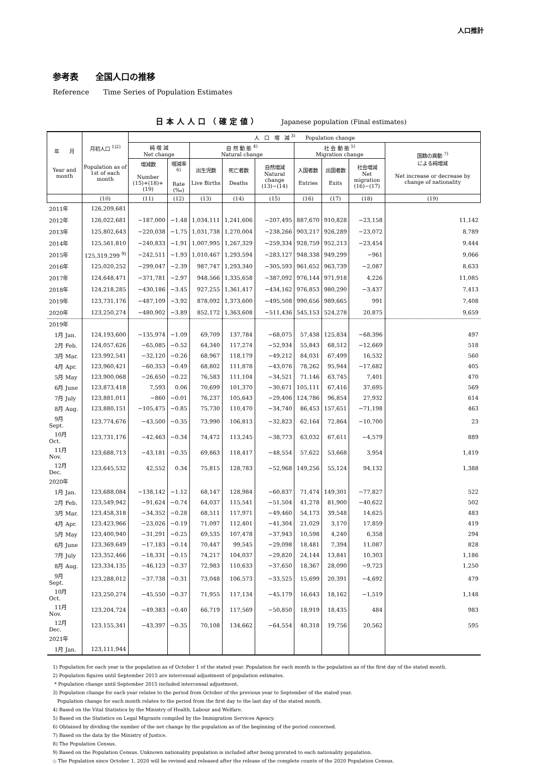人口推計
参考表　　全国人口の推移
Reference　　Time Series of Population Estimates
日本人人口（確定値） Japanese population (Final estimates)
| 年 月 Year and month | 月初人口 <sup>1)2)</sup> Population as of 1st of each month | 人 口 増 減 <sup>3)</sup> Population change | | | | | | | | |
| --- | --- | --- | --- | --- | --- | --- | --- | --- | --- | --- |
| | | 純 増 減 Net change | | 自 然 動 態 <sup>4)</sup> Natural change | | | 社 会 動 態 <sup>5)</sup> Migration change | | | 国籍の異動 <sup>7)</sup> による純増減 Net increase or decrease by change of nationality |
| | | 増減数 Number (15)+(18)+(19) | 増減率<sup>6)</sup> Rate (‰) | 出生児数 Live Births | 死亡者数 Deaths | 自然増減 Natural change (13)−(14) | 入国者数 Entries | 出国者数 Exits | 社会増減 Net migration (16)−(17) | |
| | (10) | (11) | (12) | (13) | (14) | (15) | (16) | (17) | (18) | (19) |
| 2011年 | 126,209,681 | | | | | | | | | |
| 2012年 | 126,022,681 | −187,000 | −1.48 | 1,034,111 | 1,241,606 | −207,495 | 887,670 | 910,828 | −23,158 | 11,142 |
| 2013年 | 125,802,643 | −220,038 | −1.75 | 1,031,738 | 1,270,004 | −238,266 | 903,217 | 926,289 | −23,072 | 8,789 |
| 2014年 | 125,561,810 | −240,833 | −1.91 | 1,007,995 | 1,267,329 | −259,334 | 928,759 | 952,213 | −23,454 | 9,444 |
| 2015年 | 125,319,299 <sup>9)</sup> | −242,511 | −1.93 | 1,010,467 | 1,293,594 | −283,127 | 948,338 | 949,299 | −961 | 9,066 |
| 2016年 | 125,020,252 | −299,047 | −2.39 | 987,747 | 1,293,340 | −305,593 | 961,652 | 963,739 | −2,087 | 8,633 |
| 2017年 | 124,648,471 | −371,781 | −2.97 | 948,566 | 1,335,658 | −387,092 | 976,144 | 971,918 | 4,226 | 11,085 |
| 2018年 | 124,218,285 | −430,186 | −3.45 | 927,255 | 1,361,417 | −434,162 | 976,853 | 980,290 | −3,437 | 7,413 |
| 2019年 | 123,731,176 | −487,109 | −3.92 | 878,092 | 1,373,600 | −495,508 | 990,656 | 989,665 | 991 | 7,408 |
| 2020年 | 123,250,274 | −480,902 | −3.89 | 852,172 | 1,363,608 | −511,436 | 545,153 | 524,278 | 20,875 | 9,659 |
| 2019年 | | | | | | | | | | |
| 1月 Jan. | 124,193,600 | −135,974 | −1.09 | 69,709 | 137,784 | −68,075 | 57,438 | 125,834 | −68,396 | 497 |
| 2月 Feb. | 124,057,626 | −65,085 | −0.52 | 64,340 | 117,274 | −52,934 | 55,843 | 68,512 | −12,669 | 518 |
| 3月 Mar. | 123,992,541 | −32,120 | −0.26 | 68,967 | 118,179 | −49,212 | 84,031 | 67,499 | 16,532 | 560 |
| 4月 Apr. | 123,960,421 | −60,353 | −0.49 | 68,802 | 111,878 | −43,076 | 78,262 | 95,944 | −17,682 | 405 |
| 5月 May | 123,900,068 | −26,650 | −0.22 | 76,583 | 111,104 | −34,521 | 71,146 | 63,745 | 7,401 | 470 |
| 6月 June | 123,873,418 | 7,593 | 0.06 | 70,699 | 101,370 | −30,671 | 105,111 | 67,416 | 37,695 | 569 |
| 7月 July | 123,881,011 | −860 | −0.01 | 76,237 | 105,643 | −29,406 | 124,786 | 96,854 | 27,932 | 614 |
| 8月 Aug. | 123,880,151 | −105,475 | −0.85 | 75,730 | 110,470 | −34,740 | 86,453 | 157,651 | −71,198 | 463 |
| 9月 Sept. | 123,774,676 | −43,500 | −0.35 | 73,990 | 106,813 | −32,823 | 62,164 | 72,864 | −10,700 | 23 |
| 10月 Oct. | 123,731,176 | −42,463 | −0.34 | 74,472 | 113,245 | −38,773 | 63,032 | 67,611 | −4,579 | 889 |
| 11月 Nov. | 123,688,713 | −43,181 | −0.35 | 69,863 | 118,417 | −48,554 | 57,622 | 53,668 | 3,954 | 1,419 |
| 12月 Dec. | 123,645,532 | 42,552 | 0.34 | 75,815 | 128,783 | −52,968 | 149,256 | 55,124 | 94,132 | 1,388 |
| 2020年 | | | | | | | | | | |
| 1月 Jan. | 123,688,084 | −138,142 | −1.12 | 68,147 | 128,984 | −60,837 | 71,474 | 149,301 | −77,827 | 522 |
| 2月 Feb. | 123,549,942 | −91,624 | −0.74 | 64,037 | 115,541 | −51,504 | 41,278 | 81,900 | −40,622 | 502 |
| 3月 Mar. | 123,458,318 | −34,352 | −0.28 | 68,511 | 117,971 | −49,460 | 54,173 | 39,548 | 14,625 | 483 |
| 4月 Apr. | 123,423,966 | −23,026 | −0.19 | 71,097 | 112,401 | −41,304 | 21,029 | 3,170 | 17,859 | 419 |
| 5月 May | 123,400,940 | −31,291 | −0.25 | 69,535 | 107,478 | −37,943 | 10,598 | 4,240 | 6,358 | 294 |
| 6月 June | 123,369,649 | −17,183 | −0.14 | 70,447 | 99,545 | −29,098 | 18,481 | 7,394 | 11,087 | 828 |
| 7月 July | 123,352,466 | −18,331 | −0.15 | 74,217 | 104,037 | −29,820 | 24,144 | 13,841 | 10,303 | 1,186 |
| 8月 Aug. | 123,334,135 | −46,123 | −0.37 | 72,983 | 110,633 | −37,650 | 18,367 | 28,090 | −9,723 | 1,250 |
| 9月 Sept. | 123,288,012 | −37,738 | −0.31 | 73,048 | 106,573 | −33,525 | 15,699 | 20,391 | −4,692 | 479 |
| 10月 Oct. | 123,250,274 | −45,550 | −0.37 | 71,955 | 117,134 | −45,179 | 16,643 | 18,162 | −1,519 | 1,148 |
| 11月 Nov. | 123,204,724 | −49,383 | −0.40 | 66,719 | 117,569 | −50,850 | 18,919 | 18,435 | 484 | 983 |
| 12月 Dec. | 123,155,341 | −43,397 | −0.35 | 70,108 | 134,662 | −64,554 | 40,318 | 19,756 | 20,562 | 595 |
| 2021年 | | | | | | | | | | |
| 1月 Jan. | 123,111,944 | | | | | | | | | |
1) Population for each year is the population as of October 1 of the stated year. Population for each month is the population as of the first day of the stated month.
2) Population figures until September 2015 are intercensal adjustment of population estimates.
* Population change until September 2015 included intercensal adjustment.
3) Population change for each year relates to the period from October of the previous year to September of the stated year.
Population change for each month relates to the period from the first day to the last day of the stated month.
4) Based on the Vital Statistics by the Ministry of Health, Labour and Welfare.
5) Based on the Statistics on Legal Migrants compiled by the Immigration Services Agency.
6) Obtained by dividing the number of the net change by the population as of the beginning of the period concerned.
7) Based on the data by the Ministry of Justice.
8) The Population Census.
9) Based on the Population Census. Unknown nationality population is included after being prorated to each nationality population.
◇ The Population since October 1, 2020 will be revised and released after the release of the complete counts of the 2020 Population Census.